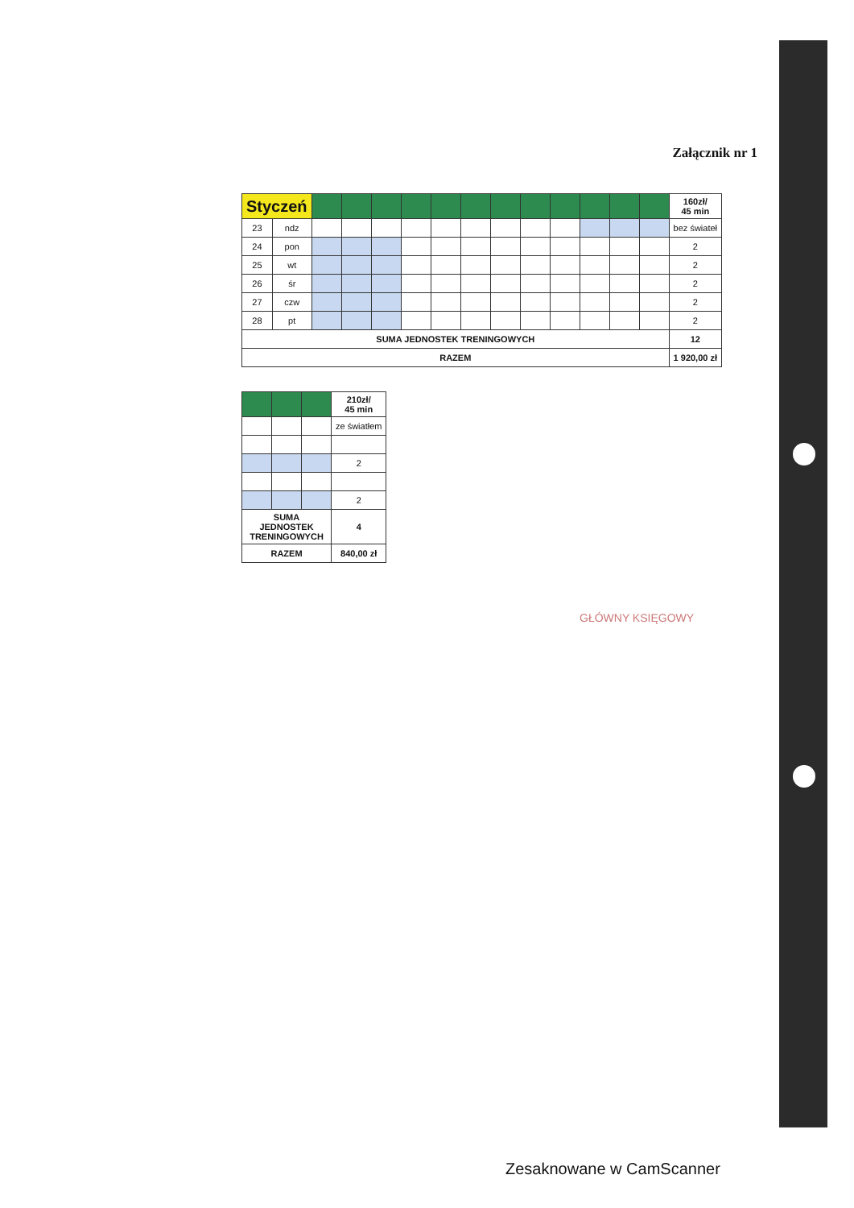Załącznik nr 1
| Styczeń | | | | | | | | | | | | | | 160zł/ 45 min |
| --- | --- | --- | --- | --- | --- | --- | --- | --- | --- | --- | --- | --- | --- | --- |
| 23 | ndz | | | | | | | | | | | | | bez świateł |
| 24 | pon | | | | | | | | | | | | | 2 |
| 25 | wt | | | | | | | | | | | | | 2 |
| 26 | śr | | | | | | | | | | | | | 2 |
| 27 | czw | | | | | | | | | | | | | 2 |
| 28 | pt | | | | | | | | | | | | | 2 |
| SUMA JEDNOSTEK TRENINGOWYCH | | | | | | | | | | | | | | 12 |
| RAZEM | | | | | | | | | | | | | | 1 920,00 zł |
| | | | 210zł/ 45 min |
| --- | --- | --- | --- |
| | | | ze światłem |
| | | | 2 |
| | | | 2 |
| SUMA JEDNOSTEK TRENINGOWYCH | | | 4 |
| RAZEM | | | 840,00 zł |
GŁÓWNY KSIĘGOWY
Zesaknowane w CamScanner